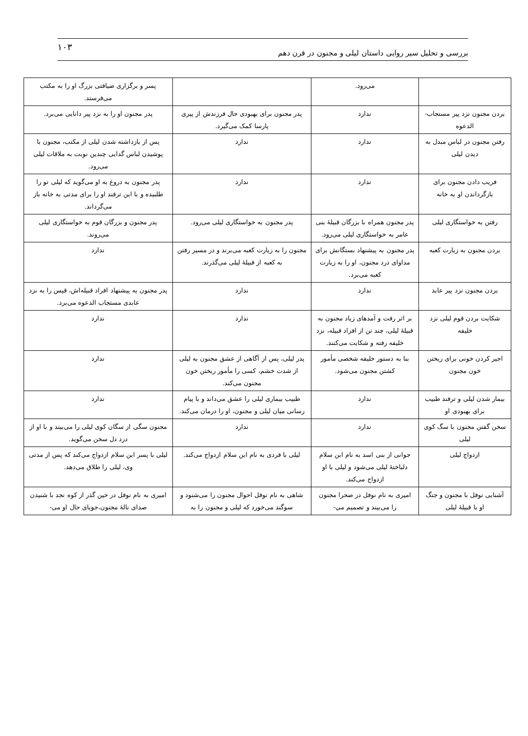بررسی و تحلیل سیر روایی داستان لیلی و مجنون در قرن دهم ۱۰۳
| | می‌رود. | | پسر و برگزاری ضیافتی بزرگ او را به مکتب می‌فرستد. |
| بردن مجنون نزد پیر مستجاب-الدعوه | ندارد | پدر مجنون برای بهبودی حال فرزندش از پیری پارسا کمک می‌گیرد. | پدر مجنون او را به نزد پیر دانایی می‌برد. |
| رفتن مجنون در لباس مبدل به دیدن لیلی | ندارد | ندارد | پس از بازداشته شدن لیلی از مکتب، مجنون با پوشیدن لباس گدایی چندین نوبت به ملاقات لیلی می‌رود. |
| فریب دادن مجنون برای بازگرداندن او به خانه | ندارد | ندارد | پدر مجنون به دروغ به او می‌گوید که لیلی تو را طلبیده و با این ترفند او را برای مدتی به خانه باز می‌گرداند. |
| رفتن به خواستگاری لیلی | پدر مجنون همراه با بزرگان قبیلهٔ بنی عامر به خواستگاری لیلی می‌رود. | پدر مجنون به خواستگاری لیلی می‌رود. | پدر مجنون و بزرگان قوم به خواستگاری لیلی می‌روند. |
| بردن مجنون به زیارت کعبه | پدر مجنون به پیشنهاد بستگانش برای مداوای درد مجنون، او را به زیارت کعبه می‌برد. | مجنون را به زیارت کعبه می‌برند و در مسیر رفتن به کعبه از قبیلهٔ لیلی می‌گذرند. | ندارد |
| بردن مجنون نزد پیر عابد | ندارد | ندارد | پدر مجنون به پیشنهاد افراد قبیله‌اش، قیس را به نزد عابدی مستجاب الدعوه می‌برد. |
| شکایت بردن قوم لیلی نزد خلیفه | بر اثر رفت و آمدهای زیاد مجنون به قبیلهٔ لیلی، چند تن از افراد قبیله، نزد خلیفه رفته و شکایت می‌کنند. | ندارد | ندارد |
| اجیر کردن خونی برای ریختن خون مجنون | بنا به دستور خلیفه شخصی مأمور کشتن مجنون می‌شود. | پدر لیلی، پس از آگاهی از عشق مجنون به لیلی از شدت خشم، کسی را مأمور ریختن خون مجنون می‌کند. | ندارد |
| بیمار شدن لیلی و ترفند طبیب برای بهبودی او | ندارد | طبیب بیماری لیلی را عشق می‌داند و با پیام رسانی میان لیلی و مجنون، او را درمان می‌کند. | ندارد |
| سخن گفتن مجنون با سگ کوی لیلی | ندارد | ندارد | مجنون سگی از سگان کوی لیلی را می‌بیند و با او از درد دل سخن می‌گوید. |
| ازدواج لیلی | جوانی از بنی اسد به نام ابن سلام دلباختهٔ لیلی می‌شود و لیلی با او ازدواج می‌کند. | لیلی با فردی به نام ابن سلام ازدواج می‌کند. | لیلی با پسر ابن سلام ازدواج می‌کند که پس از مدتی وی، لیلی را طلاق می‌دهد. |
| آشنایی نوفل با مجنون و جنگ او با قبیلهٔ لیلی | امیری به نام نوفل در صحرا مجنون را می‌بیند و تصمیم می- | شاهی به نام نوفل احوال مجنون را می‌شنود و سوگند می‌خورد که لیلی و مجنون را به | امیری به نام نوفل در حین گذر از کوه نجد با شنیدن صدای نالهٔ مجنون،جویای حال او می- |